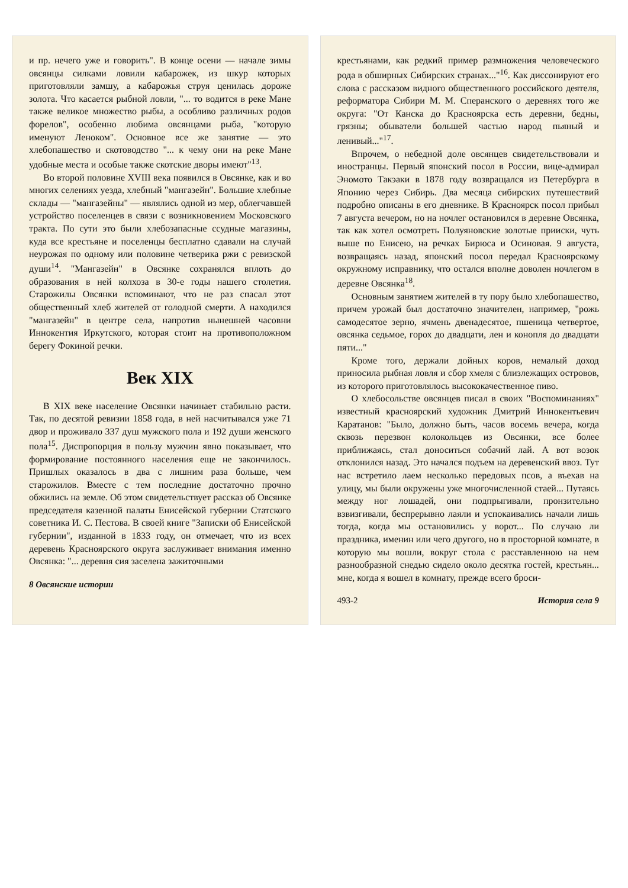и пр. нечего уже и говорить". В конце осени — начале зимы овсянцы силками ловили кабарожек, из шкур которых приготовляли замшу, а кабарожья струя ценилась дороже золота. Что касается рыбной ловли, "... то водится в реке Мане также великое множество рыбы, а особливо различных родов форелов", особенно любима овсянцами рыба, "которую именуют Леноком". Основное все же занятие — это хлебопашество и скотоводство "... к чему они на реке Мане удобные места и особые также скотские дворы имеют"<sup>13</sup>.
Во второй половине XVIII века появился в Овсянке, как и во многих селениях уезда, хлебный "мангазейн". Большие хлебные склады — "мангазейны" — являлись одной из мер, облегчавшей устройство поселенцев в связи с возникновением Московского тракта. По сути это были хлебозапасные ссудные магазины, куда все крестьяне и поселенцы бесплатно сдавали на случай неурожая по одному или половине четверика ржи с ревизской души<sup>14</sup>. "Мангазейн" в Овсянке сохранялся вплоть до образования в ней колхоза в 30-е годы нашего столетия. Старожилы Овсянки вспоминают, что не раз спасал этот общественный хлеб жителей от голодной смерти. А находился "мангазейн" в центре села, напротив нынешней часовни Иннокентия Иркутского, которая стоит на противоположном берегу Фокиной речки.
Век XIX
В XIX веке население Овсянки начинает стабильно расти. Так, по десятой ревизии 1858 года, в ней насчитывался уже 71 двор и проживало 337 душ мужского пола и 192 души женского пола<sup>15</sup>. Диспропорция в пользу мужчин явно показывает, что формирование постоянного населения еще не закончилось. Пришлых оказалось в два с лишним раза больше, чем старожилов. Вместе с тем последние достаточно прочно обжились на земле. Об этом свидетельствует рассказ об Овсянке председателя казенной палаты Енисейской губернии Статского советника И. С. Пестова. В своей книге "Записки об Енисейской губернии", изданной в 1833 году, он отмечает, что из всех деревень Красноярского округа заслуживает внимания именно Овсянка: "... деревня сия заселена зажиточными
8 Овсянские истории
крестьянами, как редкий пример размножения человеческого рода в обширных Сибирских странах..."<sup>16</sup>. Как диссонируют его слова с рассказом видного общественного российского деятеля, реформатора Сибири М. М. Сперанского о деревнях того же округа: "От Канска до Красноярска есть деревни, бедны, грязны; обыватели большей частью народ пьяный и ленивый..."<sup>17</sup>.
Впрочем, о небедной доле овсянцев свидетельствовали и иностранцы. Первый японский посол в России, вице-адмирал Эномото Такэаки в 1878 году возвращался из Петербурга в Японию через Сибирь. Два месяца сибирских путешествий подробно описаны в его дневнике. В Красноярск посол прибыл 7 августа вечером, но на ночлег остановился в деревне Овсянка, так как хотел осмотреть Полуяновские золотые прииски, чуть выше по Енисею, на речках Бирюса и Осиновая. 9 августа, возвращаясь назад, японский посол передал Красноярскому окружному исправнику, что остался вполне доволен ночлегом в деревне Овсянка<sup>18</sup>.
Основным занятием жителей в ту пору было хлебопашество, причем урожай был достаточно значителен, например, "рожь самодесятое зерно, ячмень двенадесятое, пшеница четвертое, овсянка седьмое, горох до двадцати, лен и конопля до двадцати пяти..."
Кроме того, держали дойных коров, немалый доход приносила рыбная ловля и сбор хмеля с близлежащих островов, из которого приготовлялось высококачественное пиво.
О хлебосольстве овсянцев писал в своих "Воспоминаниях" известный красноярский художник Дмитрий Иннокентьевич Каратанов: "Было, должно быть, часов восемь вечера, когда сквозь перезвон колокольцев из Овсянки, все более приближаясь, стал доноситься собачий лай. А вот возок отклонился назад. Это начался подъем на деревенский ввоз. Тут нас встретило лаем несколько передовых псов, а въехав на улицу, мы были окружены уже многочисленной стаей... Путаясь между ног лошадей, они подпрыгивали, пронзительно взвизгивали, беспрерывно лаяли и успокаивались начали лишь тогда, когда мы остановились у ворот... По случаю ли праздника, именин или чего другого, но в просторной комнате, в которую мы вошли, вокруг стола с расставленною на нем разнообразной снедью сидело около десятка гостей, крестьян... мне, когда я вошел в комнату, прежде всего броси-
493-2 История села 9